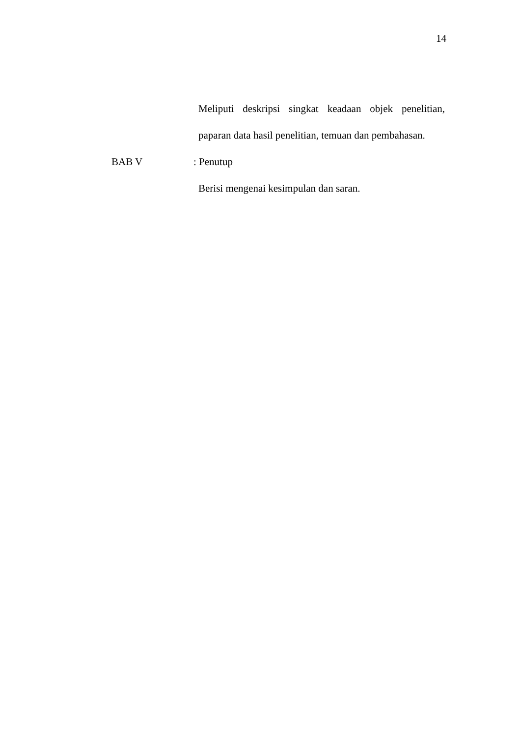14
Meliputi deskripsi singkat keadaan objek penelitian, paparan data hasil penelitian, temuan dan pembahasan.
BAB V : Penutup
Berisi mengenai kesimpulan dan saran.